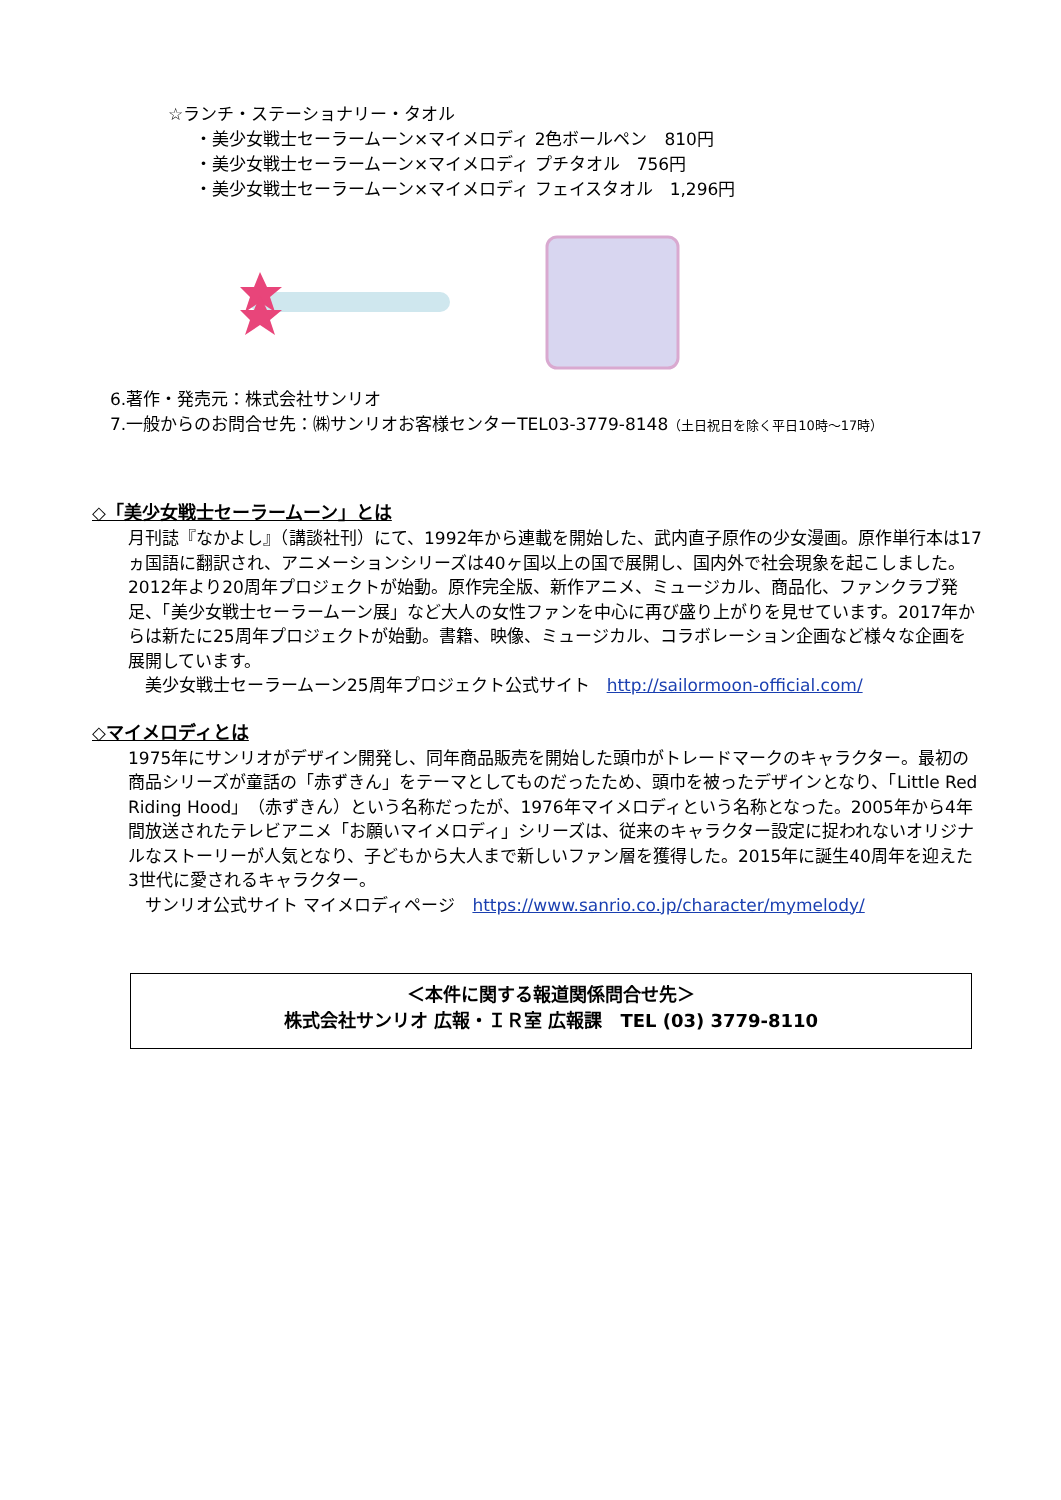☆ランチ・ステーショナリー・タオル
・美少女戦士セーラームーン×マイメロディ 2色ボールペン　810円
・美少女戦士セーラームーン×マイメロディ プチタオル　756円
・美少女戦士セーラームーン×マイメロディ フェイスタオル　1,296円
6.著作・発売元：株式会社サンリオ
7.一般からのお問合せ先：㈱サンリオお客様センターTEL03-3779-8148（土日祝日を除く平日10時～17時）
◇「美少女戦士セーラームーン」とは
月刊誌『なかよし』（講談社刊）にて、1992年から連載を開始した、武内直子原作の少女漫画。原作単行本は17ヵ国語に翻訳され、アニメーションシリーズは40ヶ国以上の国で展開し、国内外で社会現象を起こしました。
2012年より20周年プロジェクトが始動。原作完全版、新作アニメ、ミュージカル、商品化、ファンクラブ発足、「美少女戦士セーラームーン展」など大人の女性ファンを中心に再び盛り上がりを見せています。2017年からは新たに25周年プロジェクトが始動。書籍、映像、ミュージカル、コラボレーション企画など様々な企画を展開しています。
　美少女戦士セーラームーン25周年プロジェクト公式サイト　http://sailormoon-official.com/
◇マイメロディとは
1975年にサンリオがデザイン開発し、同年商品販売を開始した頭巾がトレードマークのキャラクター。最初の商品シリーズが童話の「赤ずきん」をテーマとしてものだったため、頭巾を被ったデザインとなり、「Little Red Riding Hood」（赤ずきん）という名称だったが、1976年マイメロディという名称となった。2005年から4年間放送されたテレビアニメ「お願いマイメロディ」シリーズは、従来のキャラクター設定に捉われないオリジナルなストーリーが人気となり、子どもから大人まで新しいファン層を獲得した。2015年に誕生40周年を迎えた3世代に愛されるキャラクター。
　サンリオ公式サイト マイメロディページ　https://www.sanrio.co.jp/character/mymelody/
＜本件に関する報道関係問合せ先＞
株式会社サンリオ 広報・ＩＲ室 広報課　TEL (03) 3779-8110